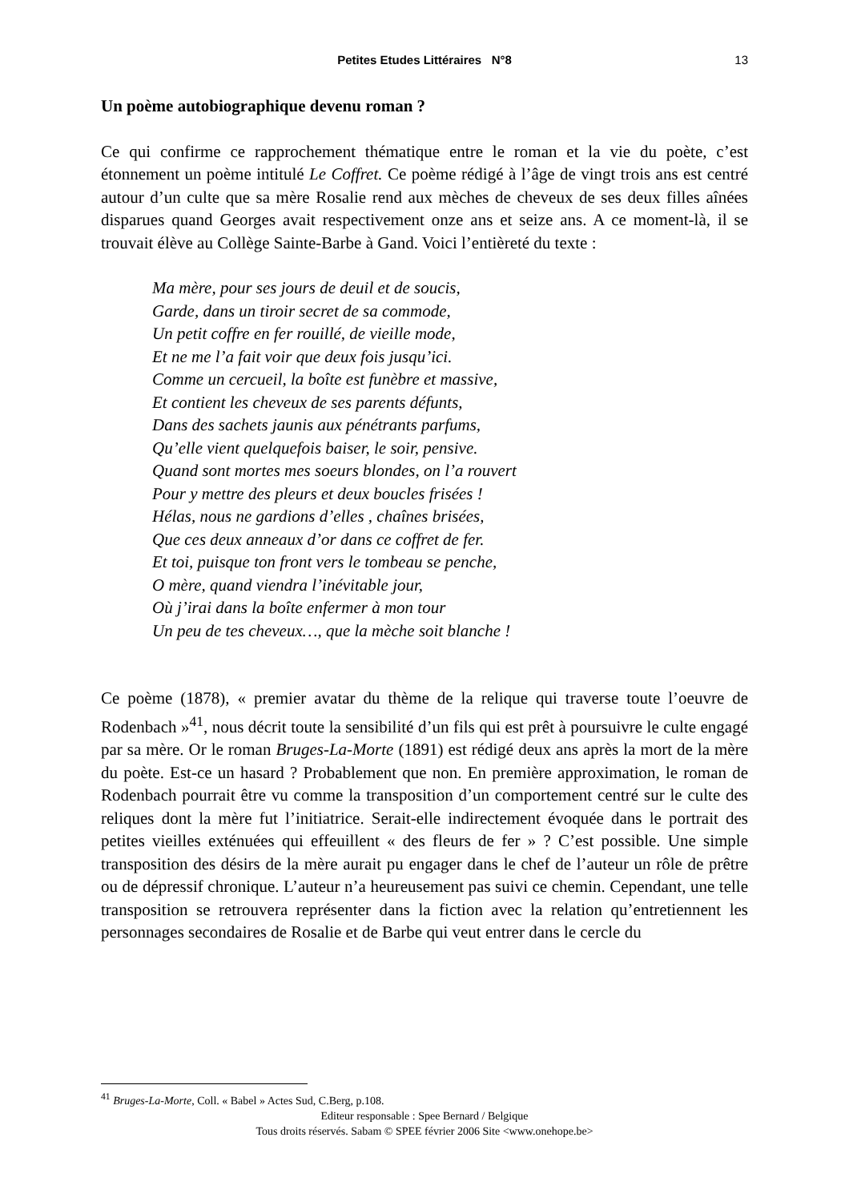Petites Etudes Littéraires N°8
13
Un poème autobiographique devenu roman ?
Ce qui confirme ce rapprochement thématique entre le roman et la vie du poète, c’est étonnement un poème intitulé Le Coffret. Ce poème rédigé à l’âge de vingt trois ans est centré autour d’un culte que sa mère Rosalie rend aux mèches de cheveux de ses deux filles aînées disparues quand Georges avait respectivement onze ans et seize ans. A ce moment-là, il se trouvait élève au Collège Sainte-Barbe à Gand. Voici l’entièreté du texte :
Ma mère, pour ses jours de deuil et de soucis,
Garde, dans un tiroir secret de sa commode,
Un petit coffre en fer rouillé, de vieille mode,
Et ne me l’a fait voir que deux fois jusqu’ici.
Comme un cercueil, la boîte est funèbre et massive,
Et contient les cheveux de ses parents défunts,
Dans des sachets jaunis aux pénétrants parfums,
Qu’elle vient quelquefois baiser, le soir, pensive.
Quand sont mortes mes soeurs blondes, on l’a rouvert
Pour y mettre des pleurs et deux boucles frisées !
Hélas, nous ne gardions d’elles , chaînes brisées,
Que ces deux anneaux d’or dans ce coffret de fer.
Et toi, puisque ton front vers le tombeau se penche,
O mère, quand viendra l’inévitable jour,
Où j’irai dans la boîte enfermer à mon tour
Un peu de tes cheveux…, que la mèche soit blanche !
Ce poème (1878), « premier avatar du thème de la relique qui traverse toute l’oeuvre de Rodenbach »<sup>41</sup>, nous décrit toute la sensibilité d’un fils qui est prêt à poursuivre le culte engagé par sa mère. Or le roman Bruges-La-Morte (1891) est rédigé deux ans après la mort de la mère du poète. Est-ce un hasard ? Probablement que non. En première approximation, le roman de Rodenbach pourrait être vu comme la transposition d’un comportement centré sur le culte des reliques dont la mère fut l’initiatrice. Serait-elle indirectement évoquée dans le portrait des petites vieilles exténuées qui effeuillent « des fleurs de fer » ? C’est possible. Une simple transposition des désirs de la mère aurait pu engager dans le chef de l’auteur un rôle de prêtre ou de dépressif chronique. L’auteur n’a heureusement pas suivi ce chemin. Cependant, une telle transposition se retrouvera représenter dans la fiction avec la relation qu’entretiennent les personnages secondaires de Rosalie et de Barbe qui veut entrer dans le cercle du
<sup>41</sup> Bruges-La-Morte, Coll. « Babel » Actes Sud, C.Berg, p.108.
Editeur responsable : Spee Bernard / Belgique
Tous droits réservés. Sabam © SPEE février 2006 Site <www.onehope.be>